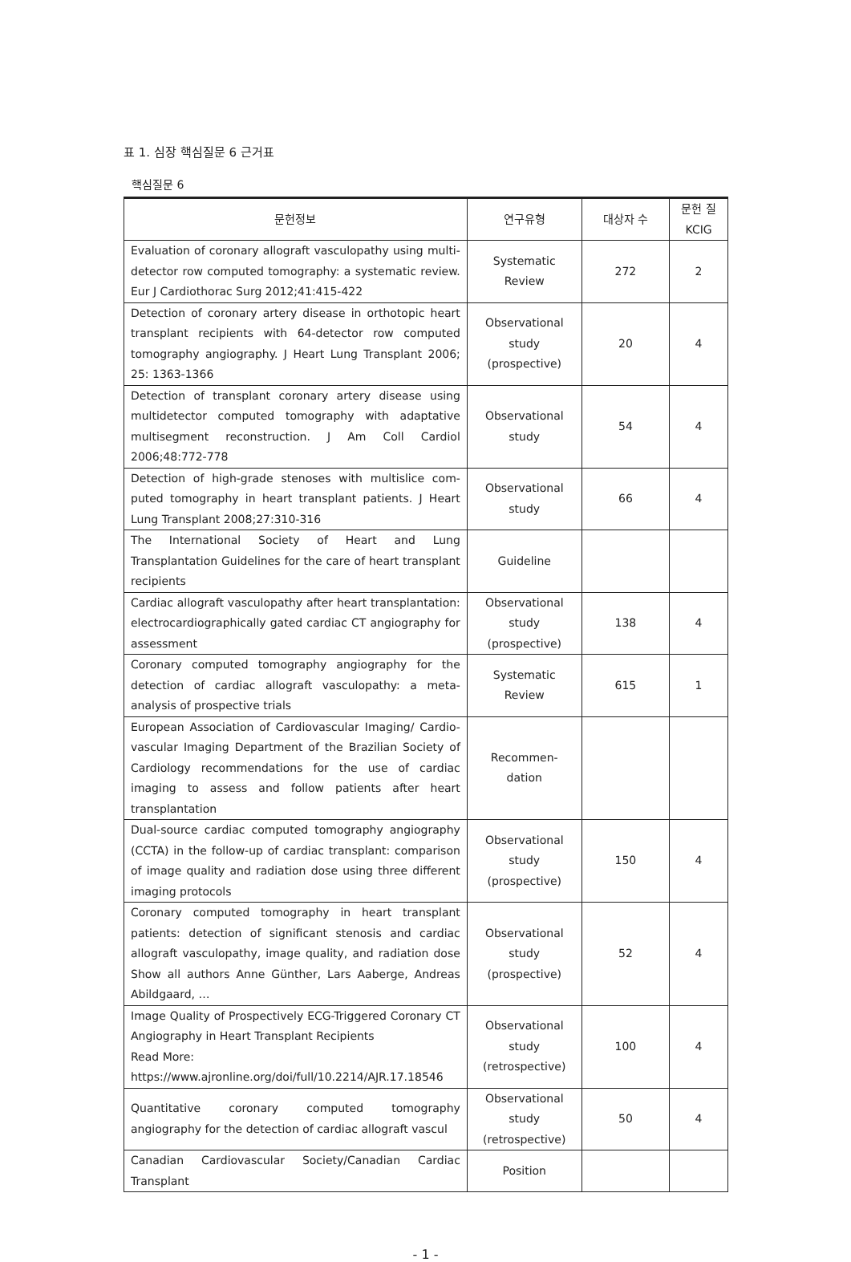표 1. 심장 핵심질문 6 근거표
핵심질문 6
| 문헌정보 | 연구유형 | 대상자 수 | 문헌 질 KCIG |
| --- | --- | --- | --- |
| Evaluation of coronary allograft vasculopathy using multi-detector row computed tomography: a systematic review. Eur J Cardiothorac Surg 2012;41:415-422 | Systematic Review | 272 | 2 |
| Detection of coronary artery disease in orthotopic heart transplant recipients with 64-detector row computed tomography angiography. J Heart Lung Transplant 2006; 25: 1363-1366 | Observational study (prospective) | 20 | 4 |
| Detection of transplant coronary artery disease using multidetector computed tomography with adaptative multisegment reconstruction. J Am Coll Cardiol 2006;48:772-778 | Observational study | 54 | 4 |
| Detection of high-grade stenoses with multislice com-puted tomography in heart transplant patients. J Heart Lung Transplant 2008;27:310-316 | Observational study | 66 | 4 |
| The International Society of Heart and Lung Transplantation Guidelines for the care of heart transplant recipients | Guideline | | |
| Cardiac allograft vasculopathy after heart transplantation: electrocardiographically gated cardiac CT angiography for assessment | Observational study (prospective) | 138 | 4 |
| Coronary computed tomography angiography for the detection of cardiac allograft vasculopathy: a meta-analysis of prospective trials | Systematic Review | 615 | 1 |
| European Association of Cardiovascular Imaging/ Cardio-vascular Imaging Department of the Brazilian Society of Cardiology recommendations for the use of cardiac imaging to assess and follow patients after heart transplantation | Recommen-dation | | |
| Dual-source cardiac computed tomography angiography (CCTA) in the follow-up of cardiac transplant: comparison of image quality and radiation dose using three different imaging protocols | Observational study (prospective) | 150 | 4 |
| Coronary computed tomography in heart transplant patients: detection of significant stenosis and cardiac allograft vasculopathy, image quality, and radiation dose Show all authors Anne Günther, Lars Aaberge, Andreas Abildgaard, … | Observational study (prospective) | 52 | 4 |
| Image Quality of Prospectively ECG-Triggered Coronary CT Angiography in Heart Transplant Recipients Read More: https://www.ajronline.org/doi/full/10.2214/AJR.17.18546 | Observational study (retrospective) | 100 | 4 |
| Quantitative coronary computed tomography angiography for the detection of cardiac allograft vascul | Observational study (retrospective) | 50 | 4 |
| Canadian Cardiovascular Society/Canadian Cardiac Transplant | Position | | |
- 1 -